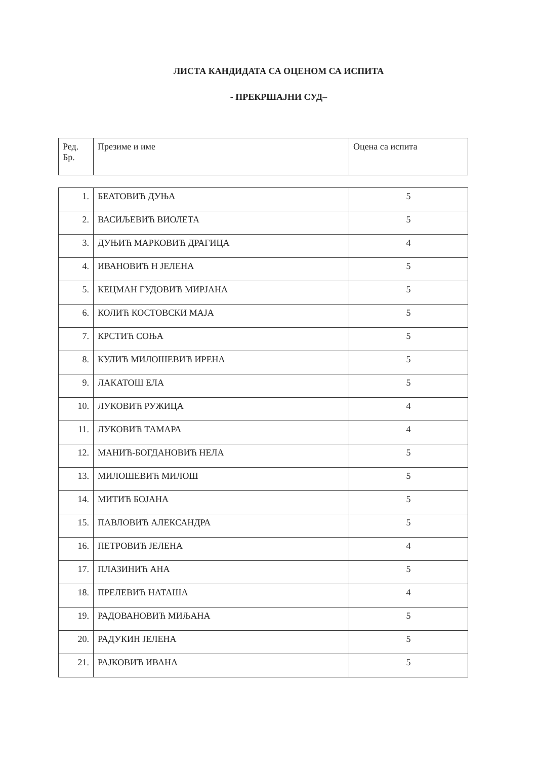ЛИСТА КАНДИДАТА СА ОЦЕНОМ СА ИСПИТА
- ПРЕКРШАЈНИ СУД–
| Ред. Бр. | Презиме и име | Оцена са испита |
| --- | --- | --- |
| 1. | БЕАТОВИЋ ДУЊА | 5 |
| 2. | ВАСИЉЕВИЋ ВИОЛЕТА | 5 |
| 3. | ДУЊИЋ МАРКОВИЋ ДРАГИЦА | 4 |
| 4. | ИВАНОВИЋ Н ЈЕЛЕНА | 5 |
| 5. | КЕЦМАН ГУДОВИЋ МИРЈАНА | 5 |
| 6. | КОЛИЋ КОСТОВСКИ МАЈА | 5 |
| 7. | КРСТИЋ СОЊА | 5 |
| 8. | КУЛИЋ МИЛОШЕВИЋ ИРЕНА | 5 |
| 9. | ЛАКАТОШ ЕЛА | 5 |
| 10. | ЛУКОВИЋ РУЖИЦА | 4 |
| 11. | ЛУКОВИЋ ТАМАРА | 4 |
| 12. | МАНИЋ-БОГДАНОВИЋ НЕЛА | 5 |
| 13. | МИЛОШЕВИЋ МИЛОШ | 5 |
| 14. | МИТИЋ БОЈАНА | 5 |
| 15. | ПАВЛОВИЋ АЛЕКСАНДРА | 5 |
| 16. | ПЕТРОВИЋ ЈЕЛЕНА | 4 |
| 17. | ПЛАЗИНИЋ АНА | 5 |
| 18. | ПРЕЛЕВИЋ НАТАША | 4 |
| 19. | РАДОВАНОВИЋ МИЉАНА | 5 |
| 20. | РАДУКИН ЈЕЛЕНА | 5 |
| 21. | РАЈКОВИЋ ИВАНА | 5 |